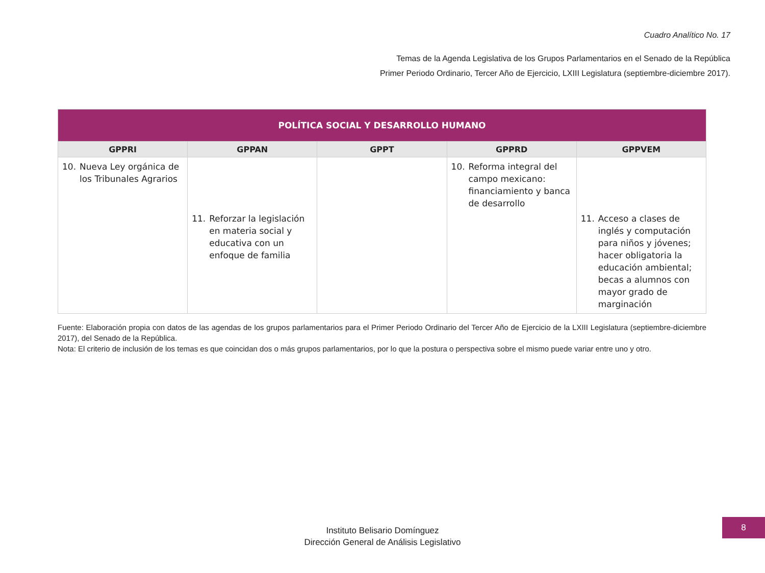Cuadro Analítico No. 17
Temas de la Agenda Legislativa de los Grupos Parlamentarios en el Senado de la República
Primer Periodo Ordinario, Tercer Año de Ejercicio, LXIII Legislatura (septiembre-diciembre 2017).
| POLÍTICA SOCIAL Y DESARROLLO HUMANO | | | | |
| --- | --- | --- | --- | --- |
| GPPRI | GPPAN | GPPT | GPPRD | GPPVEM |
| 10. Nueva Ley orgánica de los Tribunales Agrarios | 11. Reforzar la legislación en materia social y educativa con un enfoque de familia | | 10. Reforma integral del campo mexicano: financiamiento y banca de desarrollo | 11. Acceso a clases de inglés y computación para niños y jóvenes; hacer obligatoria la educación ambiental; becas a alumnos con mayor grado de marginación |
Fuente: Elaboración propia con datos de las agendas de los grupos parlamentarios para el Primer Periodo Ordinario del Tercer Año de Ejercicio de la LXIII Legislatura (septiembre-diciembre 2017), del Senado de la República.
Nota: El criterio de inclusión de los temas es que coincidan dos o más grupos parlamentarios, por lo que la postura o perspectiva sobre el mismo puede variar entre uno y otro.
Instituto Belisario Domínguez
Dirección General de Análisis Legislativo
8